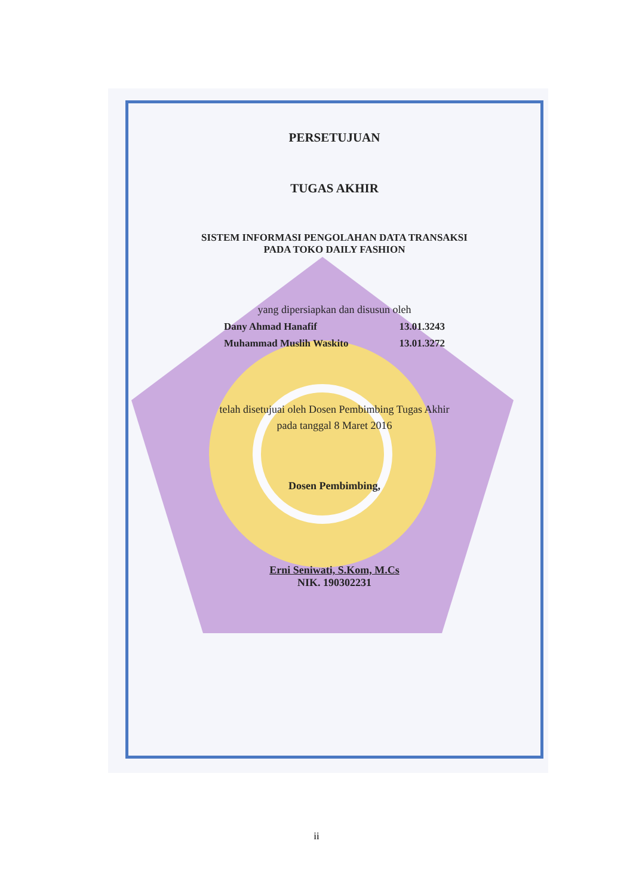PERSETUJUAN
TUGAS AKHIR
SISTEM INFORMASI PENGOLAHAN DATA TRANSAKSI
PADA TOKO DAILY FASHION
yang dipersiapkan dan disusun oleh
Dany Ahmad Hanafif 13.01.3243
Muhammad Muslih Waskito 13.01.3272
telah disetujuai oleh Dosen Pembimbing Tugas Akhir
pada tanggal 8 Maret 2016
Dosen Pembimbing,
Erni Seniwati, S.Kom, M.Cs
NIK. 190302231
ii